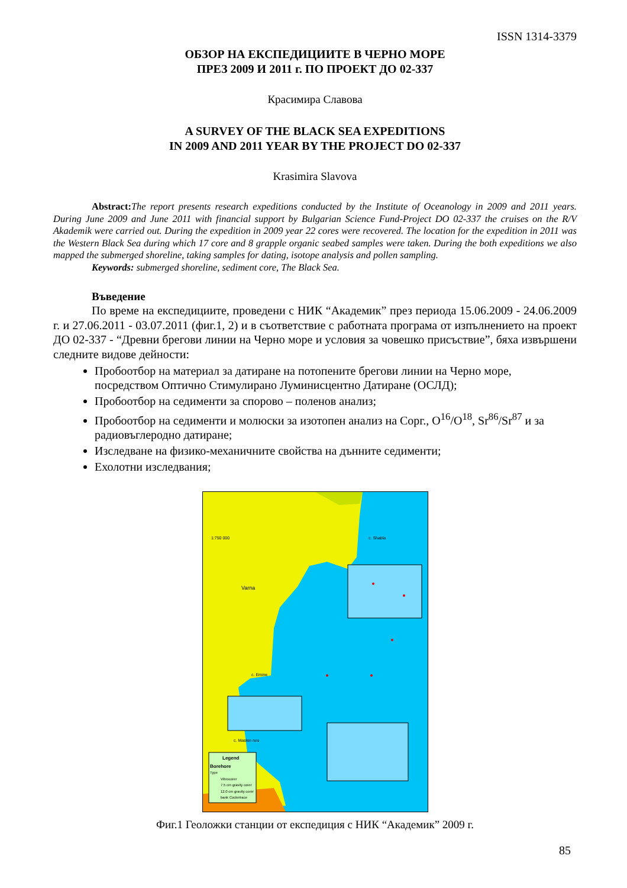ISSN 1314-3379
ОБЗОР НА ЕКСПЕДИЦИИТЕ В ЧЕРНО МОРЕ
ПРЕЗ 2009 И 2011 г. ПО ПРОЕКТ ДО 02-337
Красимира Славова
A SURVEY OF THE BLACK SEA EXPEDITIONS
IN 2009 AND 2011 YEAR BY THE PROJECT DO 02-337
Krasimira Slavova
Abstract: The report presents research expeditions conducted by the Institute of Oceanology in 2009 and 2011 years. During June 2009 and June 2011 with financial support by Bulgarian Science Fund-Project DO 02-337 the cruises on the R/V Akademik were carried out. During the expedition in 2009 year 22 cores were recovered. The location for the expedition in 2011 was the Western Black Sea during which 17 core and 8 grapple organic seabed samples were taken. During the both expeditions we also mapped the submerged shoreline, taking samples for dating, isotope analysis and pollen sampling.
Keywords: submerged shoreline, sediment core, The Black Sea.
Въведение
По време на експедициите, проведени с НИК “Академик” през периода 15.06.2009 - 24.06.2009 г. и 27.06.2011 - 03.07.2011 (фиг.1, 2) и в съответствие с работната програма от изпълнението на проект ДО 02-337 - “Древни брегови линии на Черно море и условия за човешко присъствие”, бяха извършени следните видове дейности:
Пробоотбор на материал за датиране на потопените брегови линии на Черно море, посредством Оптично Стимулирано Луминисцентно Датиране (ОСЛД);
Пробоотбор на седименти за спорово – поленов анализ;
Пробоотбор на седименти и молюски за изотопен анализ на Сорг., O<sup>16</sup>/O<sup>18</sup>, Sr<sup>86</sup>/Sr<sup>87</sup> и за радиовъглеродно датиране;
Изследване на физико-механичните свойства на дънните седименти;
Ехолотни изследвания;
1:750 000
c. Shabla
Varna
c. Emine
c. Maslen nos
Legend
Borehore
Type
Vibrocorer
7.5 cm gravity corer
12.0 cm gravity corer
bank Cocketrace
Фиг.1 Геоложки станции от експедиция с НИК “Академик” 2009 г.
85